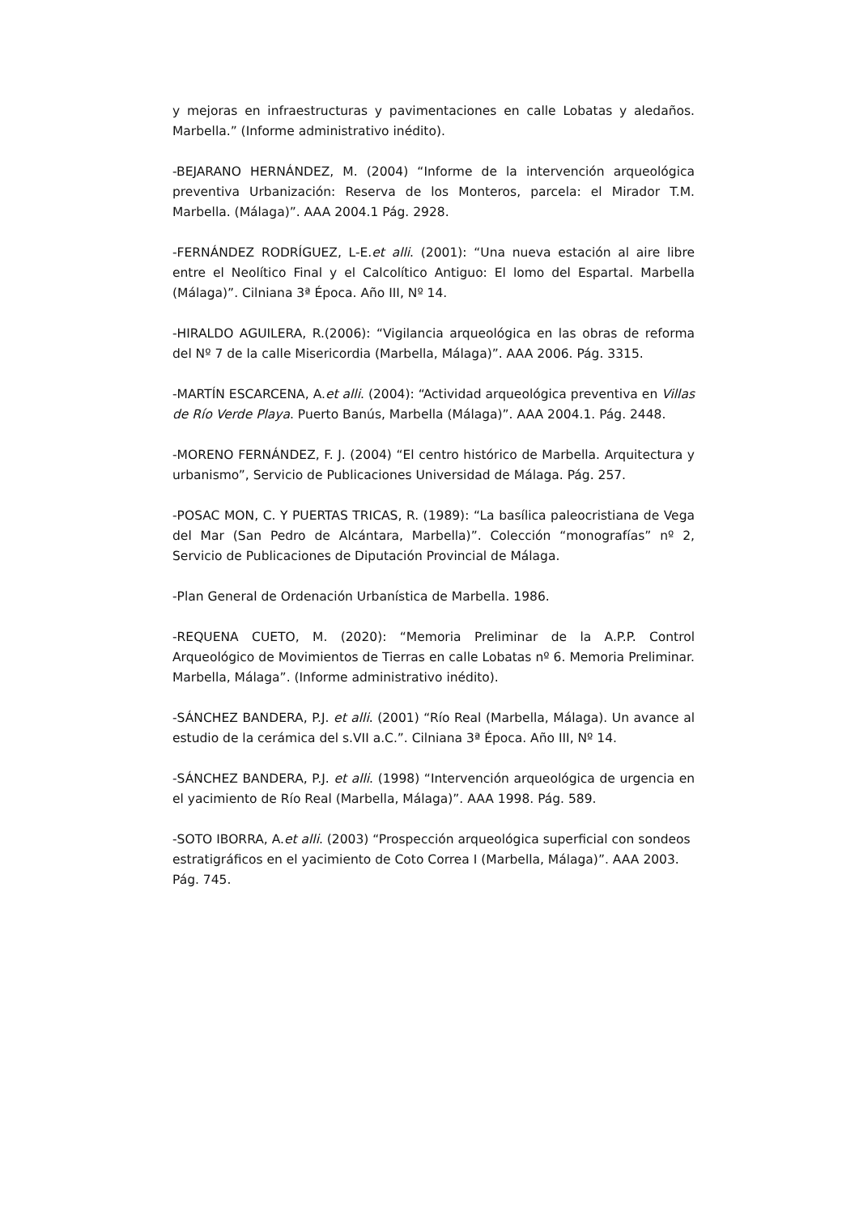y mejoras en infraestructuras y pavimentaciones en calle Lobatas y aledaños. Marbella.” (Informe administrativo inédito).
-BEJARANO HERNÁNDEZ, M. (2004) “Informe de la intervención arqueológica preventiva Urbanización: Reserva de los Monteros, parcela: el Mirador T.M. Marbella. (Málaga)”. AAA 2004.1 Pág. 2928.
-FERNÁNDEZ RODRÍGUEZ, L-E.et alli. (2001): “Una nueva estación al aire libre entre el Neolítico Final y el Calcolítico Antiguo: El lomo del Espartal. Marbella (Málaga)”. Cilniana 3ª Época. Año III, Nº 14.
-HIRALDO AGUILERA, R.(2006): “Vigilancia arqueológica en las obras de reforma del Nº 7 de la calle Misericordia (Marbella, Málaga)”. AAA 2006. Pág. 3315.
-MARTÍN ESCARCENA, A.et alli. (2004): “Actividad arqueológica preventiva en Villas de Río Verde Playa. Puerto Banús, Marbella (Málaga)”. AAA 2004.1. Pág. 2448.
-MORENO FERNÁNDEZ, F. J. (2004) “El centro histórico de Marbella. Arquitectura y urbanismo”, Servicio de Publicaciones Universidad de Málaga. Pág. 257.
-POSAC MON, C. Y PUERTAS TRICAS, R. (1989): “La basílica paleocristiana de Vega del Mar (San Pedro de Alcántara, Marbella)”. Colección “monografías” nº 2, Servicio de Publicaciones de Diputación Provincial de Málaga.
-Plan General de Ordenación Urbanística de Marbella. 1986.
-REQUENA CUETO, M. (2020): “Memoria Preliminar de la A.P.P. Control Arqueológico de Movimientos de Tierras en calle Lobatas nº 6. Memoria Preliminar. Marbella, Málaga”. (Informe administrativo inédito).
-SÁNCHEZ BANDERA, P.J. et alli. (2001) “Río Real (Marbella, Málaga). Un avance al estudio de la cerámica del s.VII a.C.”. Cilniana 3ª Época. Año III, Nº 14.
-SÁNCHEZ BANDERA, P.J. et alli. (1998) “Intervención arqueológica de urgencia en el yacimiento de Río Real (Marbella, Málaga)”. AAA 1998. Pág. 589.
-SOTO IBORRA, A.et alli. (2003) “Prospección arqueológica superficial con sondeos estratigráficos en el yacimiento de Coto Correa I (Marbella, Málaga)”. AAA 2003. Pág. 745.